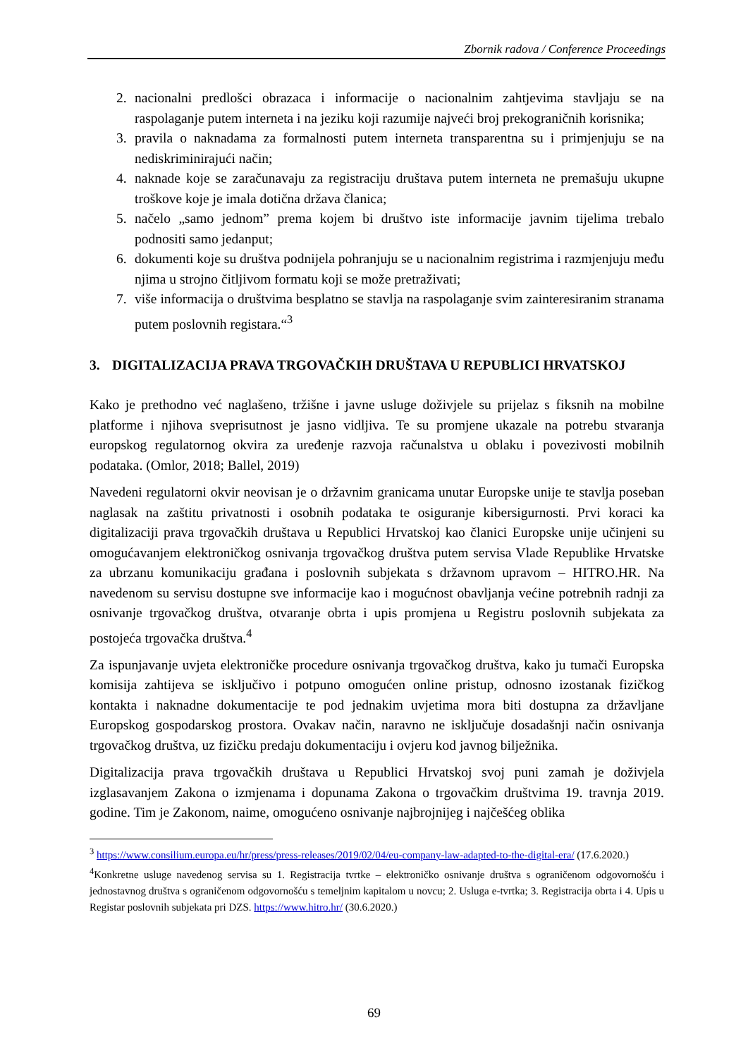Zbornik radova / Conference Proceedings
2. nacionalni predlošci obrazaca i informacije o nacionalnim zahtjevima stavljaju se na raspolaganje putem interneta i na jeziku koji razumije najveći broj prekograničnih korisnika;
3. pravila o naknadama za formalnosti putem interneta transparentna su i primjenjuju se na nediskriminirajući način;
4. naknade koje se zaračunavaju za registraciju društava putem interneta ne premašuju ukupne troškove koje je imala dotična država članica;
5. načelo „samo jednom” prema kojem bi društvo iste informacije javnim tijelima trebalo podnositi samo jedanput;
6. dokumenti koje su društva podnijela pohranjuju se u nacionalnim registrima i razmjenjuju među njima u strojno čitljivom formatu koji se može pretraživati;
7. više informacija o društvima besplatno se stavlja na raspolaganje svim zainteresiranim stranama putem poslovnih registara.“<sup>3</sup>
3. DIGITALIZACIJA PRAVA TRGOVAČKIH DRUŠTAVA U REPUBLICI HRVATSKOJ
Kako je prethodno već naglašeno, tržišne i javne usluge doživjele su prijelaz s fiksnih na mobilne platforme i njihova sveprisutnost je jasno vidljiva. Te su promjene ukazale na potrebu stvaranja europskog regulatornog okvira za uređenje razvoja računalstva u oblaku i povezivosti mobilnih podataka. (Omlor, 2018; Ballel, 2019)
Navedeni regulatorni okvir neovisan je o državnim granicama unutar Europske unije te stavlja poseban naglasak na zaštitu privatnosti i osobnih podataka te osiguranje kibersigurnosti. Prvi koraci ka digitalizaciji prava trgovačkih društava u Republici Hrvatskoj kao članici Europske unije učinjeni su omogućavanjem elektroničkog osnivanja trgovačkog društva putem servisa Vlade Republike Hrvatske za ubrzanu komunikaciju građana i poslovnih subjekata s državnom upravom – HITRO.HR. Na navedenom su servisu dostupne sve informacije kao i mogućnost obavljanja većine potrebnih radnji za osnivanje trgovačkog društva, otvaranje obrta i upis promjena u Registru poslovnih subjekata za postojeća trgovačka društva.<sup>4</sup>
Za ispunjavanje uvjeta elektroničke procedure osnivanja trgovačkog društva, kako ju tumači Europska komisija zahtijeva se isključivo i potpuno omogućen online pristup, odnosno izostanak fizičkog kontakta i naknadne dokumentacije te pod jednakim uvjetima mora biti dostupna za državljane Europskog gospodarskog prostora. Ovakav način, naravno ne isključuje dosadašnji način osnivanja trgovačkog društva, uz fizičku predaju dokumentaciju i ovjeru kod javnog bilježnika.
Digitalizacija prava trgovačkih društava u Republici Hrvatskoj svoj puni zamah je doživjela izglasavanjem Zakona o izmjenama i dopunama Zakona o trgovačkim društvima 19. travnja 2019. godine. Tim je Zakonom, naime, omogućeno osnivanje najbrojnijeg i najčešćeg oblika
<sup>3</sup> https://www.consilium.europa.eu/hr/press/press-releases/2019/02/04/eu-company-law-adapted-to-the-digital-era/ (17.6.2020.)
<sup>4</sup> Konkretne usluge navedenog servisa su 1. Registracija tvrtke – elektroničko osnivanje društva s ograničenom odgovornošću i jednostavnog društva s ograničenom odgovornošću s temeljnim kapitalom u novcu; 2. Usluga e-tvrtka; 3. Registracija obrta i 4. Upis u Registar poslovnih subjekata pri DZS. https://www.hitro.hr/ (30.6.2020.)
69